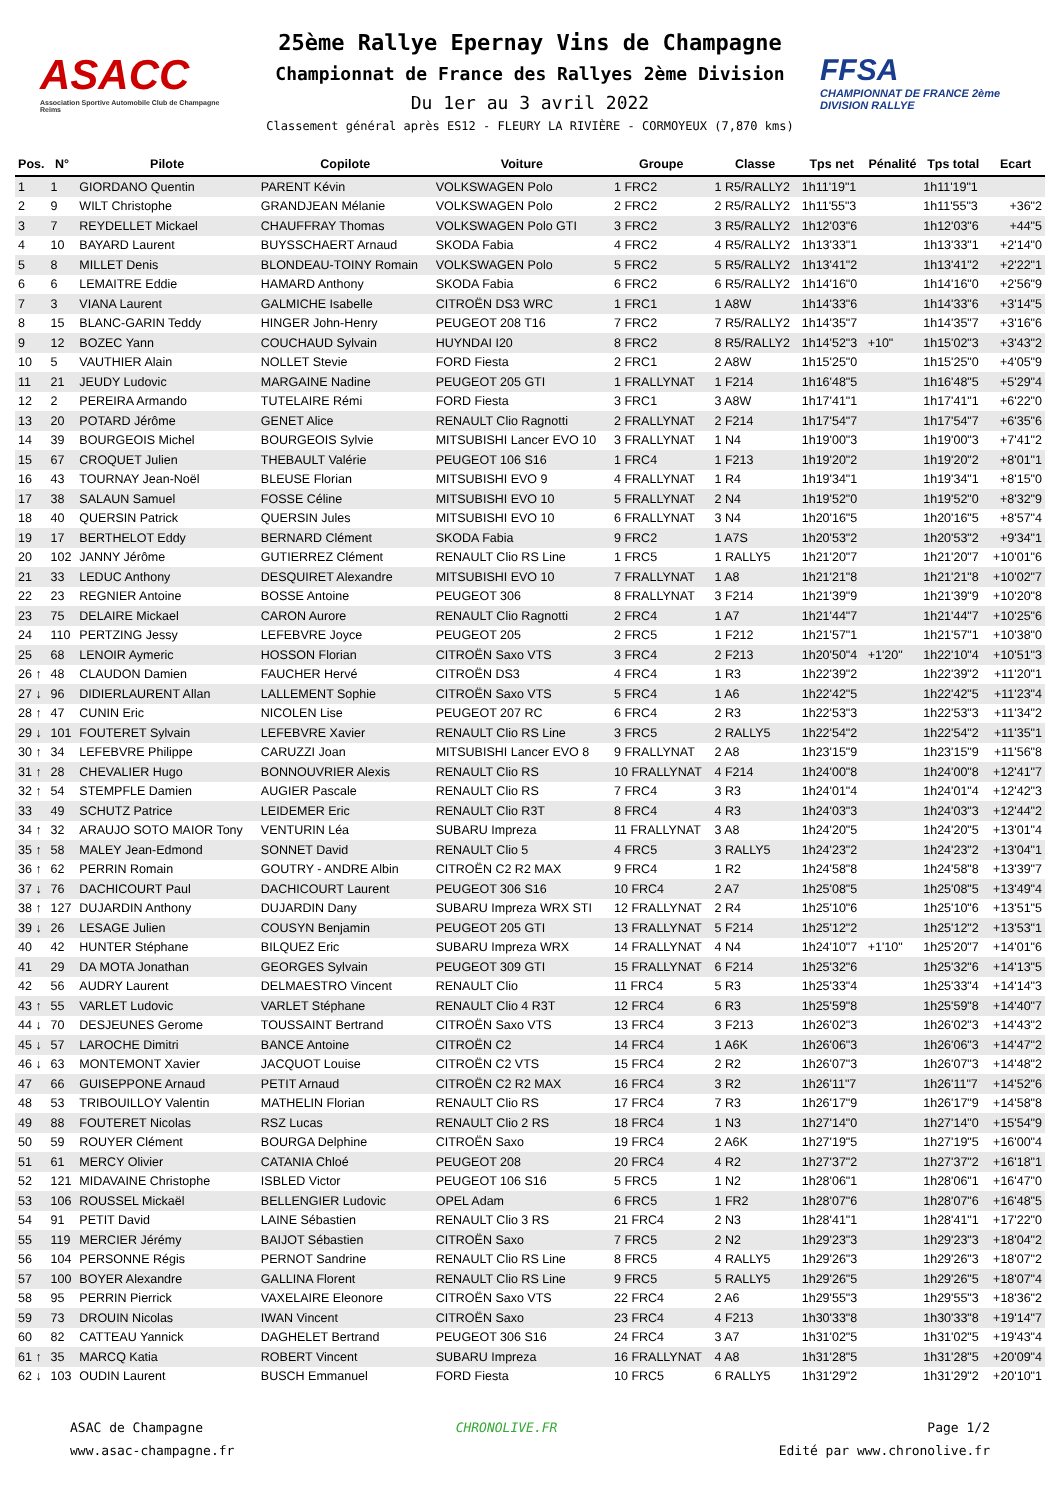ASACC
Association Sportive Automobile Club de Champagne Reims
25ème Rallye Epernay Vins de Champagne
Championnat de France des Rallyes 2ème Division
Du 1er au 3 avril 2022
Classement général après ES12 - FLEURY LA RIVIÈRE - CORMOYEUX (7,870 kms)
FFSA
CHAMPIONNAT DE FRANCE 2ème DIVISION RALLYE
| Pos. | N° | Pilote | Copilote | Voiture | Groupe | Classe | Tps net | Pénalité | Tps total | Ecart |
| --- | --- | --- | --- | --- | --- | --- | --- | --- | --- | --- |
| 1 | 1 | GIORDANO Quentin | PARENT Kévin | VOLKSWAGEN Polo | 1 FRC2 | 1 R5/RALLY2 | 1h11'19"1 | | 1h11'19"1 | |
| 2 | 9 | WILT Christophe | GRANDJEAN Mélanie | VOLKSWAGEN Polo | 2 FRC2 | 2 R5/RALLY2 | 1h11'55"3 | | 1h11'55"3 | +36"2 |
| 3 | 7 | REYDELLET Mickael | CHAUFFRAY Thomas | VOLKSWAGEN Polo GTI | 3 FRC2 | 3 R5/RALLY2 | 1h12'03"6 | | 1h12'03"6 | +44"5 |
| 4 | 10 | BAYARD Laurent | BUYSSCHAERT Arnaud | SKODA Fabia | 4 FRC2 | 4 R5/RALLY2 | 1h13'33"1 | | 1h13'33"1 | +2'14"0 |
| 5 | 8 | MILLET Denis | BLONDEAU-TOINY Romain | VOLKSWAGEN Polo | 5 FRC2 | 5 R5/RALLY2 | 1h13'41"2 | | 1h13'41"2 | +2'22"1 |
| 6 | 6 | LEMAITRE Eddie | HAMARD Anthony | SKODA Fabia | 6 FRC2 | 6 R5/RALLY2 | 1h14'16"0 | | 1h14'16"0 | +2'56"9 |
| 7 | 3 | VIANA Laurent | GALMICHE Isabelle | CITROËN DS3 WRC | 1 FRC1 | 1 A8W | 1h14'33"6 | | 1h14'33"6 | +3'14"5 |
| 8 | 15 | BLANC-GARIN Teddy | HINGER John-Henry | PEUGEOT 208 T16 | 7 FRC2 | 7 R5/RALLY2 | 1h14'35"7 | | 1h14'35"7 | +3'16"6 |
| 9 | 12 | BOZEC Yann | COUCHAUD Sylvain | HUYNDAI I20 | 8 FRC2 | 8 R5/RALLY2 | 1h14'52"3 | +10" | 1h15'02"3 | +3'43"2 |
| 10 | 5 | VAUTHIER Alain | NOLLET Stevie | FORD Fiesta | 2 FRC1 | 2 A8W | 1h15'25"0 | | 1h15'25"0 | +4'05"9 |
| 11 | 21 | JEUDY Ludovic | MARGAINE Nadine | PEUGEOT 205 GTI | 1 FRALLYNAT | 1 F214 | 1h16'48"5 | | 1h16'48"5 | +5'29"4 |
| 12 | 2 | PEREIRA Armando | TUTELAIRE Rémi | FORD Fiesta | 3 FRC1 | 3 A8W | 1h17'41"1 | | 1h17'41"1 | +6'22"0 |
| 13 | 20 | POTARD Jérôme | GENET Alice | RENAULT Clio Ragnotti | 2 FRALLYNAT | 2 F214 | 1h17'54"7 | | 1h17'54"7 | +6'35"6 |
| 14 | 39 | BOURGEOIS Michel | BOURGEOIS Sylvie | MITSUBISHI Lancer EVO 10 | 3 FRALLYNAT | 1 N4 | 1h19'00"3 | | 1h19'00"3 | +7'41"2 |
| 15 | 67 | CROQUET Julien | THEBAULT Valérie | PEUGEOT 106 S16 | 1 FRC4 | 1 F213 | 1h19'20"2 | | 1h19'20"2 | +8'01"1 |
| 16 | 43 | TOURNAY Jean-Noël | BLEUSE Florian | MITSUBISHI EVO 9 | 4 FRALLYNAT | 1 R4 | 1h19'34"1 | | 1h19'34"1 | +8'15"0 |
| 17 | 38 | SALAUN Samuel | FOSSE Céline | MITSUBISHI EVO 10 | 5 FRALLYNAT | 2 N4 | 1h19'52"0 | | 1h19'52"0 | +8'32"9 |
| 18 | 40 | QUERSIN Patrick | QUERSIN Jules | MITSUBISHI EVO 10 | 6 FRALLYNAT | 3 N4 | 1h20'16"5 | | 1h20'16"5 | +8'57"4 |
| 19 | 17 | BERTHELOT Eddy | BERNARD Clément | SKODA Fabia | 9 FRC2 | 1 A7S | 1h20'53"2 | | 1h20'53"2 | +9'34"1 |
| 20 | 102 | JANNY Jérôme | GUTIERREZ Clément | RENAULT Clio RS Line | 1 FRC5 | 1 RALLY5 | 1h21'20"7 | | 1h21'20"7 | +10'01"6 |
| 21 | 33 | LEDUC Anthony | DESQUIRET Alexandre | MITSUBISHI EVO 10 | 7 FRALLYNAT | 1 A8 | 1h21'21"8 | | 1h21'21"8 | +10'02"7 |
| 22 | 23 | REGNIER Antoine | BOSSE Antoine | PEUGEOT 306 | 8 FRALLYNAT | 3 F214 | 1h21'39"9 | | 1h21'39"9 | +10'20"8 |
| 23 | 75 | DELAIRE Mickael | CARON Aurore | RENAULT Clio Ragnotti | 2 FRC4 | 1 A7 | 1h21'44"7 | | 1h21'44"7 | +10'25"6 |
| 24 | 110 | PERTZING Jessy | LEFEBVRE Joyce | PEUGEOT 205 | 2 FRC5 | 1 F212 | 1h21'57"1 | | 1h21'57"1 | +10'38"0 |
| 25 | 68 | LENOIR Aymeric | HOSSON Florian | CITROËN Saxo VTS | 3 FRC4 | 2 F213 | 1h20'50"4 | +1'20" | 1h22'10"4 | +10'51"3 |
| 26 ↑ | 48 | CLAUDON Damien | FAUCHER Hervé | CITROËN DS3 | 4 FRC4 | 1 R3 | 1h22'39"2 | | 1h22'39"2 | +11'20"1 |
| 27 ↓ | 96 | DIDIERLAURENT Allan | LALLEMENT Sophie | CITROËN Saxo VTS | 5 FRC4 | 1 A6 | 1h22'42"5 | | 1h22'42"5 | +11'23"4 |
| 28 ↑ | 47 | CUNIN Eric | NICOLEN Lise | PEUGEOT 207 RC | 6 FRC4 | 2 R3 | 1h22'53"3 | | 1h22'53"3 | +11'34"2 |
| 29 ↓ | 101 | FOUTERET Sylvain | LEFEBVRE Xavier | RENAULT Clio RS Line | 3 FRC5 | 2 RALLY5 | 1h22'54"2 | | 1h22'54"2 | +11'35"1 |
| 30 ↑ | 34 | LEFEBVRE Philippe | CARUZZI Joan | MITSUBISHI Lancer EVO 8 | 9 FRALLYNAT | 2 A8 | 1h23'15"9 | | 1h23'15"9 | +11'56"8 |
| 31 ↑ | 28 | CHEVALIER Hugo | BONNOUVRIER Alexis | RENAULT Clio RS | 10 FRALLYNAT | 4 F214 | 1h24'00"8 | | 1h24'00"8 | +12'41"7 |
| 32 ↑ | 54 | STEMPFLE Damien | AUGIER Pascale | RENAULT Clio RS | 7 FRC4 | 3 R3 | 1h24'01"4 | | 1h24'01"4 | +12'42"3 |
| 33 | 49 | SCHUTZ Patrice | LEIDEMER Eric | RENAULT Clio R3T | 8 FRC4 | 4 R3 | 1h24'03"3 | | 1h24'03"3 | +12'44"2 |
| 34 ↑ | 32 | ARAUJO SOTO MAIOR Tony | VENTURIN Léa | SUBARU Impreza | 11 FRALLYNAT | 3 A8 | 1h24'20"5 | | 1h24'20"5 | +13'01"4 |
| 35 ↑ | 58 | MALEY Jean-Edmond | SONNET David | RENAULT Clio 5 | 4 FRC5 | 3 RALLY5 | 1h24'23"2 | | 1h24'23"2 | +13'04"1 |
| 36 ↑ | 62 | PERRIN Romain | GOUTRY - ANDRE Albin | CITROËN C2 R2 MAX | 9 FRC4 | 1 R2 | 1h24'58"8 | | 1h24'58"8 | +13'39"7 |
| 37 ↓ | 76 | DACHICOURT Paul | DACHICOURT Laurent | PEUGEOT 306 S16 | 10 FRC4 | 2 A7 | 1h25'08"5 | | 1h25'08"5 | +13'49"4 |
| 38 ↑ | 127 | DUJARDIN Anthony | DUJARDIN Dany | SUBARU Impreza WRX STI | 12 FRALLYNAT | 2 R4 | 1h25'10"6 | | 1h25'10"6 | +13'51"5 |
| 39 ↓ | 26 | LESAGE Julien | COUSYN Benjamin | PEUGEOT 205 GTI | 13 FRALLYNAT | 5 F214 | 1h25'12"2 | | 1h25'12"2 | +13'53"1 |
| 40 | 42 | HUNTER Stéphane | BILQUEZ Eric | SUBARU Impreza WRX | 14 FRALLYNAT | 4 N4 | 1h24'10"7 | +1'10" | 1h25'20"7 | +14'01"6 |
| 41 | 29 | DA MOTA Jonathan | GEORGES Sylvain | PEUGEOT 309 GTI | 15 FRALLYNAT | 6 F214 | 1h25'32"6 | | 1h25'32"6 | +14'13"5 |
| 42 | 56 | AUDRY Laurent | DELMAESTRO Vincent | RENAULT Clio | 11 FRC4 | 5 R3 | 1h25'33"4 | | 1h25'33"4 | +14'14"3 |
| 43 ↑ | 55 | VARLET Ludovic | VARLET Stéphane | RENAULT Clio 4 R3T | 12 FRC4 | 6 R3 | 1h25'59"8 | | 1h25'59"8 | +14'40"7 |
| 44 ↓ | 70 | DESJEUNES Gerome | TOUSSAINT Bertrand | CITROËN Saxo VTS | 13 FRC4 | 3 F213 | 1h26'02"3 | | 1h26'02"3 | +14'43"2 |
| 45 ↓ | 57 | LAROCHE Dimitri | BANCE Antoine | CITROËN C2 | 14 FRC4 | 1 A6K | 1h26'06"3 | | 1h26'06"3 | +14'47"2 |
| 46 ↓ | 63 | MONTEMONT Xavier | JACQUOT Louise | CITROËN C2 VTS | 15 FRC4 | 2 R2 | 1h26'07"3 | | 1h26'07"3 | +14'48"2 |
| 47 | 66 | GUISEPPONE Arnaud | PETIT Arnaud | CITROËN C2 R2 MAX | 16 FRC4 | 3 R2 | 1h26'11"7 | | 1h26'11"7 | +14'52"6 |
| 48 | 53 | TRIBOUILLOY Valentin | MATHELIN Florian | RENAULT Clio RS | 17 FRC4 | 7 R3 | 1h26'17"9 | | 1h26'17"9 | +14'58"8 |
| 49 | 88 | FOUTERET Nicolas | RSZ Lucas | RENAULT Clio 2 RS | 18 FRC4 | 1 N3 | 1h27'14"0 | | 1h27'14"0 | +15'54"9 |
| 50 | 59 | ROUYER Clément | BOURGA Delphine | CITROËN Saxo | 19 FRC4 | 2 A6K | 1h27'19"5 | | 1h27'19"5 | +16'00"4 |
| 51 | 61 | MERCY Olivier | CATANIA Chloé | PEUGEOT 208 | 20 FRC4 | 4 R2 | 1h27'37"2 | | 1h27'37"2 | +16'18"1 |
| 52 | 121 | MIDAVAINE Christophe | ISBLED Victor | PEUGEOT 106 S16 | 5 FRC5 | 1 N2 | 1h28'06"1 | | 1h28'06"1 | +16'47"0 |
| 53 | 106 | ROUSSEL Mickaël | BELLENGIER Ludovic | OPEL Adam | 6 FRC5 | 1 FR2 | 1h28'07"6 | | 1h28'07"6 | +16'48"5 |
| 54 | 91 | PETIT David | LAINE Sébastien | RENAULT Clio 3 RS | 21 FRC4 | 2 N3 | 1h28'41"1 | | 1h28'41"1 | +17'22"0 |
| 55 | 119 | MERCIER Jérémy | BAIJOT Sébastien | CITROËN Saxo | 7 FRC5 | 2 N2 | 1h29'23"3 | | 1h29'23"3 | +18'04"2 |
| 56 | 104 | PERSONNE Régis | PERNOT Sandrine | RENAULT Clio RS Line | 8 FRC5 | 4 RALLY5 | 1h29'26"3 | | 1h29'26"3 | +18'07"2 |
| 57 | 100 | BOYER Alexandre | GALLINA Florent | RENAULT Clio RS Line | 9 FRC5 | 5 RALLY5 | 1h29'26"5 | | 1h29'26"5 | +18'07"4 |
| 58 | 95 | PERRIN Pierrick | VAXELAIRE Eleonore | CITROËN Saxo VTS | 22 FRC4 | 2 A6 | 1h29'55"3 | | 1h29'55"3 | +18'36"2 |
| 59 | 73 | DROUIN Nicolas | IWAN Vincent | CITROËN Saxo | 23 FRC4 | 4 F213 | 1h30'33"8 | | 1h30'33"8 | +19'14"7 |
| 60 | 82 | CATTEAU Yannick | DAGHELET Bertrand | PEUGEOT 306 S16 | 24 FRC4 | 3 A7 | 1h31'02"5 | | 1h31'02"5 | +19'43"4 |
| 61 ↑ | 35 | MARCQ Katia | ROBERT Vincent | SUBARU Impreza | 16 FRALLYNAT | 4 A8 | 1h31'28"5 | | 1h31'28"5 | +20'09"4 |
| 62 ↓ | 103 | OUDIN Laurent | BUSCH Emmanuel | FORD Fiesta | 10 FRC5 | 6 RALLY5 | 1h31'29"2 | | 1h31'29"2 | +20'10"1 |
ASAC de Champagne
www.asac-champagne.fr
CHRONOLIVE.FR Page 1/2
Edité par www.chronolive.fr